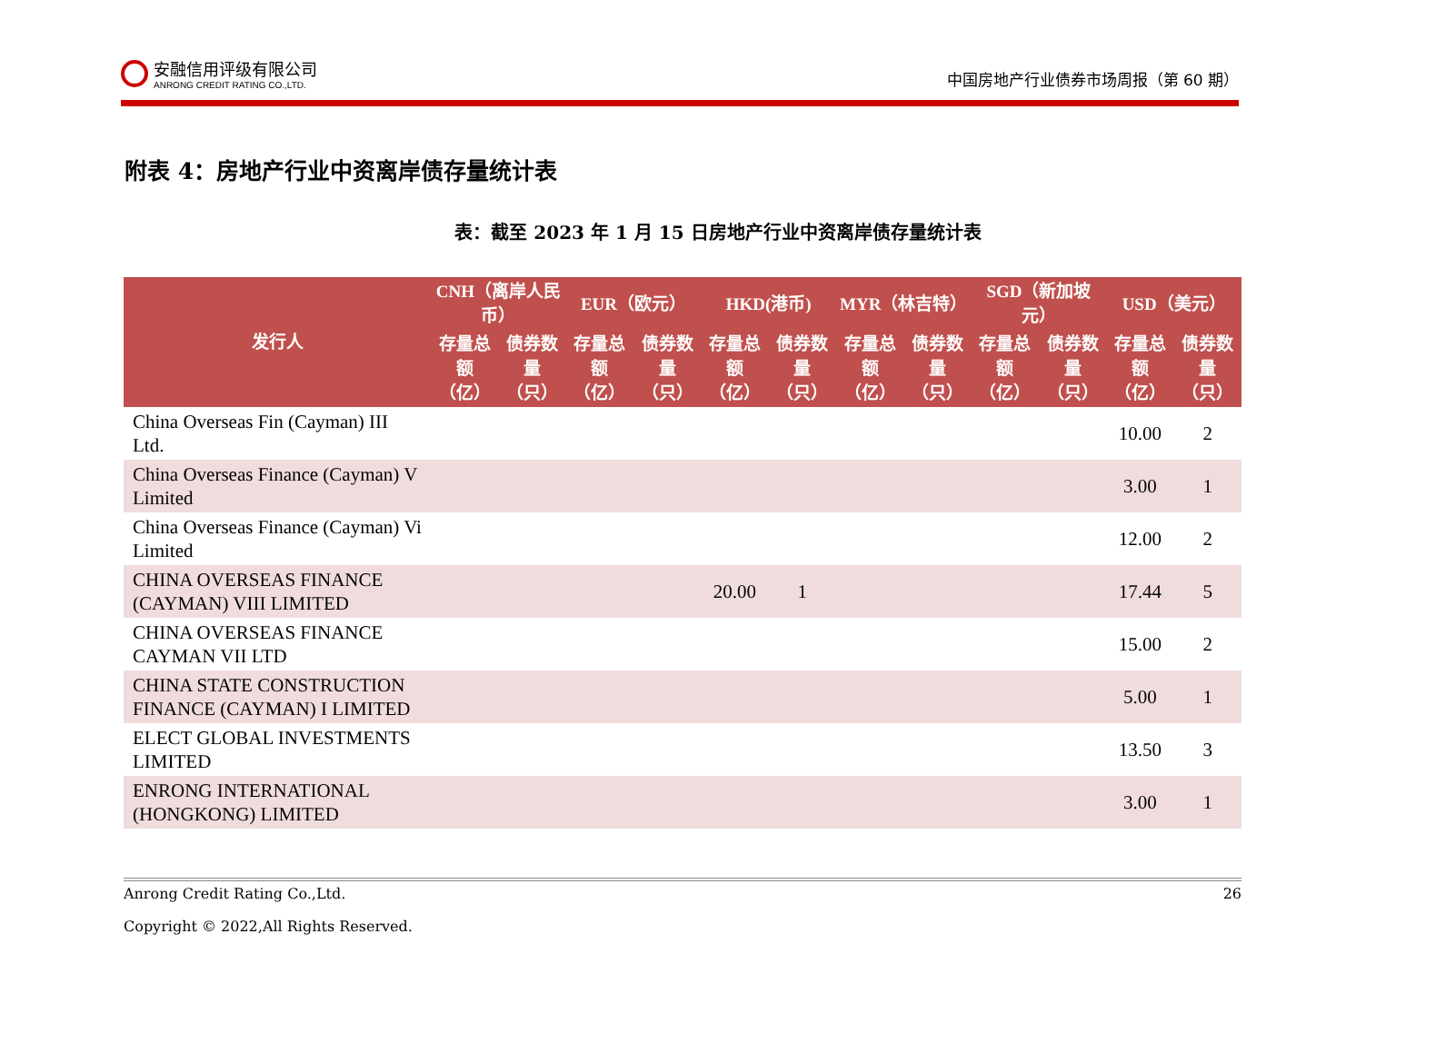安融信用评级有限公司
ANRONG CREDIT RATING CO.,LTD.
中国房地产行业债券市场周报（第 60 期）
附表 4：房地产行业中资离岸债存量统计表
表：截至 2023 年 1 月 15 日房地产行业中资离岸债存量统计表
| 发行人 | CNH（离岸人民币） | | EUR（欧元） | | HKD(港币) | | MYR（林吉特） | | SGD（新加坡元） | | USD（美元） | |
| --- | --- | --- | --- | --- | --- | --- | --- | --- | --- | --- | --- | --- |
| | 存量总额（亿） | 债券数量（只） | 存量总额（亿） | 债券数量（只） | 存量总额（亿） | 债券数量（只） | 存量总额（亿） | 债券数量（只） | 存量总额（亿） | 债券数量（只） | 存量总额（亿） | 债券数量（只） |
| China Overseas Fin (Cayman) III Ltd. | | | | | | | | | | | 10.00 | 2 |
| China Overseas Finance (Cayman) V Limited | | | | | | | | | | | 3.00 | 1 |
| China Overseas Finance (Cayman) Vi Limited | | | | | | | | | | | 12.00 | 2 |
| CHINA OVERSEAS FINANCE (CAYMAN) VIII LIMITED | | | | | 20.00 | 1 | | | | | 17.44 | 5 |
| CHINA OVERSEAS FINANCE CAYMAN VII LTD | | | | | | | | | | | 15.00 | 2 |
| CHINA STATE CONSTRUCTION FINANCE (CAYMAN) I LIMITED | | | | | | | | | | | 5.00 | 1 |
| ELECT GLOBAL INVESTMENTS LIMITED | | | | | | | | | | | 13.50 | 3 |
| ENRONG INTERNATIONAL (HONGKONG) LIMITED | | | | | | | | | | | 3.00 | 1 |
Anrong Credit Rating Co.,Ltd. 26
Copyright © 2022,All Rights Reserved.